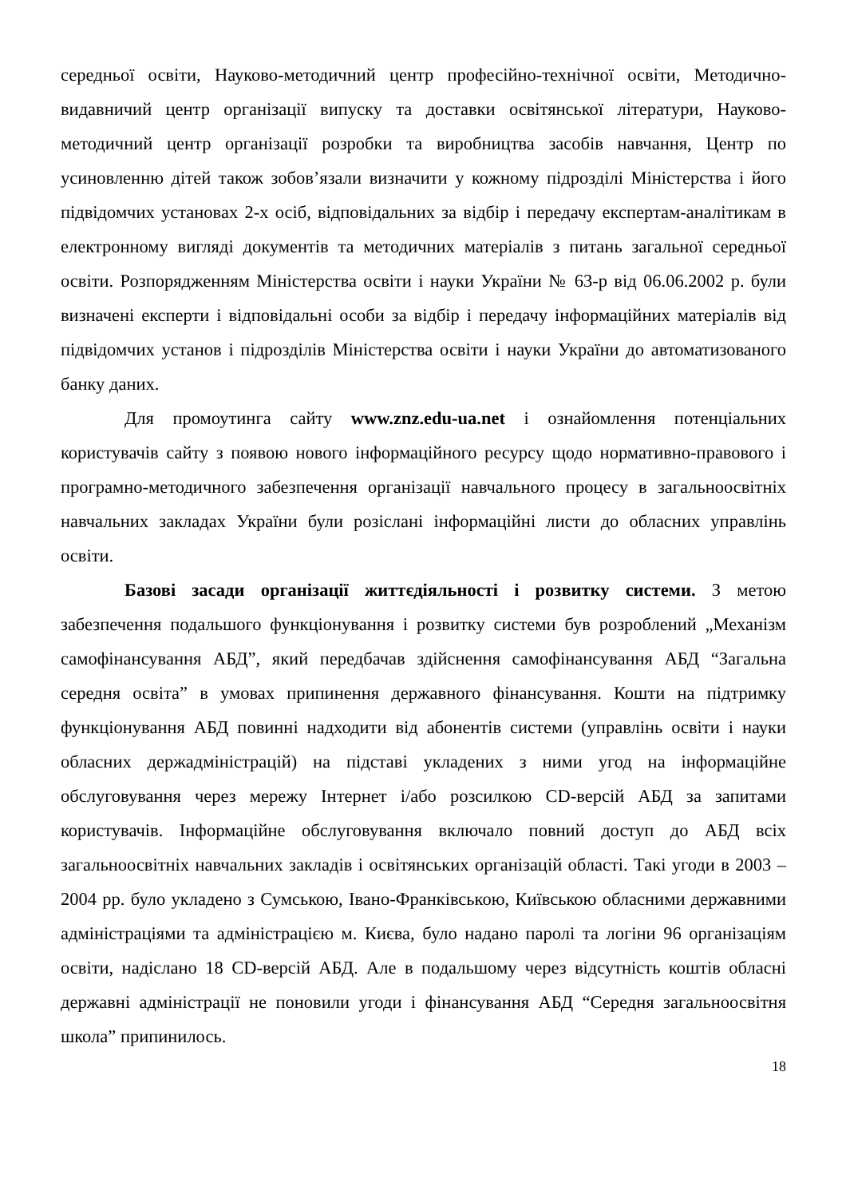середньої освіти, Науково-методичний центр професійно-технічної освіти, Методично-видавничий центр організації випуску та доставки освітянської літератури, Науково-методичний центр організації розробки та виробництва засобів навчання, Центр по усиновленню дітей також зобов’язали визначити у кожному підрозділі Міністерства і його підвідомчих установах 2-х осіб, відповідальних за відбір і передачу експертам-аналітикам в електронному вигляді документів та методичних матеріалів з питань загальної середньої освіти. Розпорядженням Міністерства освіти і науки України № 63-р від 06.06.2002 р. були визначені експерти і відповідальні особи за відбір і передачу інформаційних матеріалів від підвідомчих установ і підрозділів Міністерства освіти і науки України до автоматизованого банку даних.
Для промоутинга сайту www.znz.edu-ua.net і ознайомлення потенціальних користувачів сайту з появою нового інформаційного ресурсу щодо нормативно-правового і програмно-методичного забезпечення організації навчального процесу в загальноосвітніх навчальних закладах України були розіслані інформаційні листи до обласних управлінь освіти.
Базові засади організації життєдіяльності і розвитку системи. З метою забезпечення подальшого функціонування і розвитку системи був розроблений „Механізм самофінансування АБД”, який передбачав здійснення самофінансування АБД “Загальна середня освіта” в умовах припинення державного фінансування. Кошти на підтримку функціонування АБД повинні надходити від абонентів системи (управлінь освіти і науки обласних держадміністрацій) на підставі укладених з ними угод на інформаційне обслуговування через мережу Інтернет і/або розсилкою CD-версій АБД за запитами користувачів. Інформаційне обслуговування включало повний доступ до АБД всіх загальноосвітніх навчальних закладів і освітянських організацій області. Такі угоди в 2003 – 2004 рр. було укладено з Сумською, Івано-Франківською, Київською обласними державними адміністраціями та адміністрацією м. Києва, було надано паролі та логіни 96 організаціям освіти, надіслано 18 CD-версій АБД. Але в подальшому через відсутність коштів обласні державні адміністрації не поновили угоди і фінансування АБД “Середня загальноосвітня школа” припинилось.
18